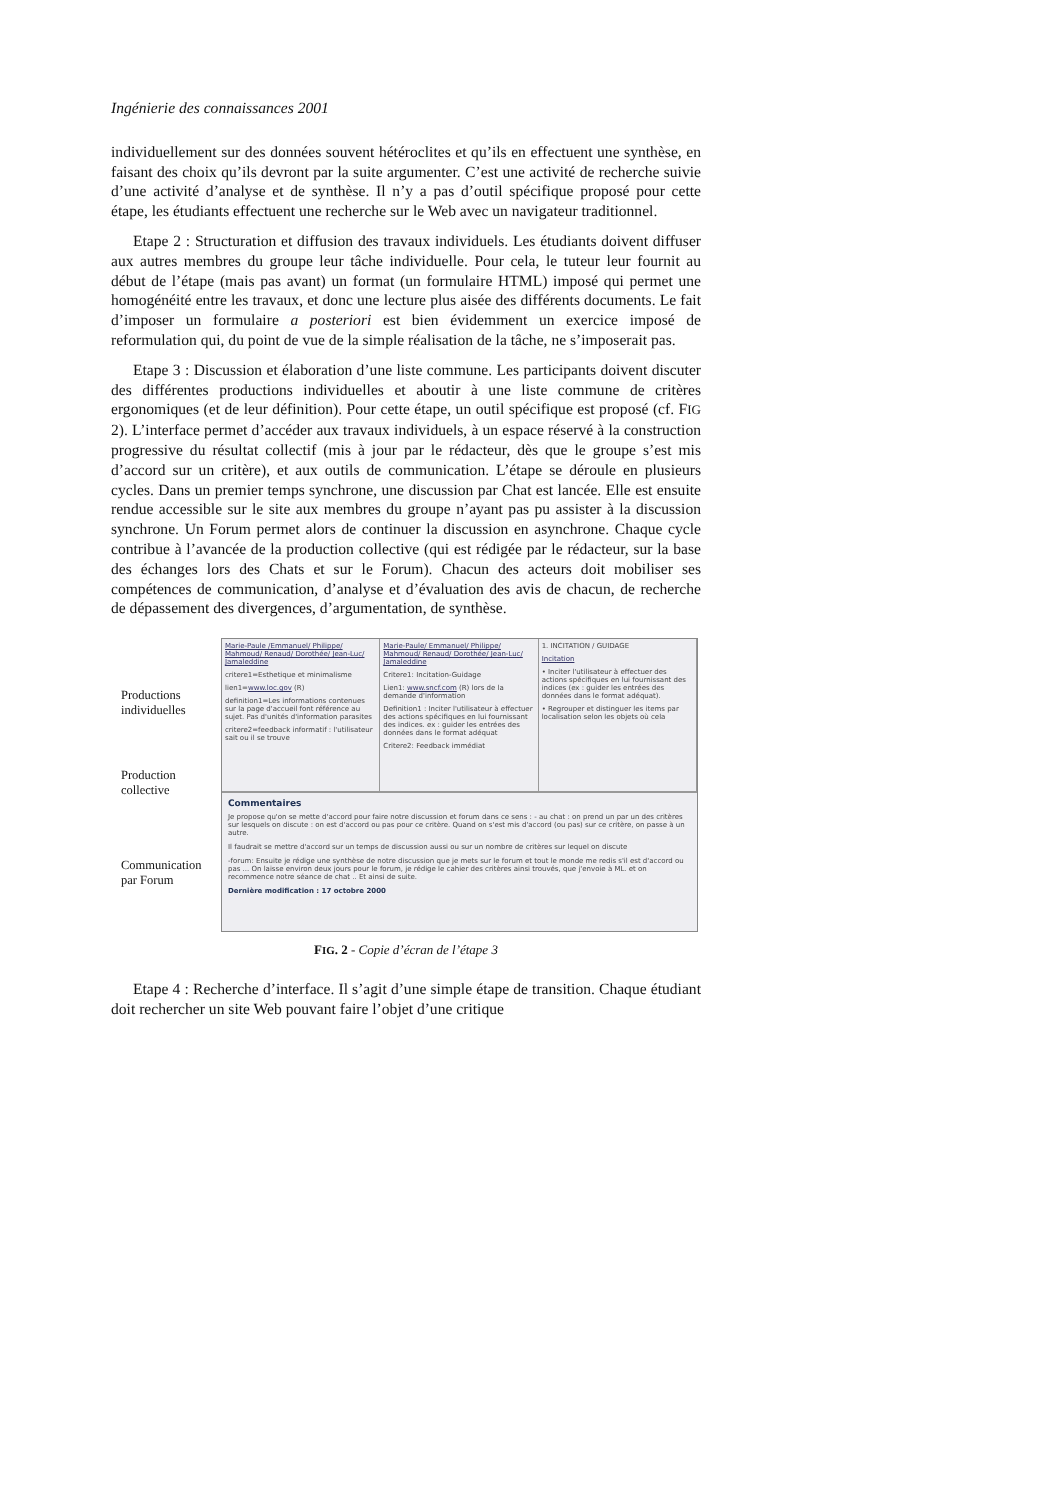Ingénierie des connaissances 2001
individuellement sur des données souvent hétéroclites et qu’ils en effectuent une synthèse, en faisant des choix qu’ils devront par la suite argumenter. C’est une activité de recherche suivie d’une activité d’analyse et de synthèse. Il n’y a pas d’outil spécifique proposé pour cette étape, les étudiants effectuent une recherche sur le Web avec un navigateur traditionnel.
Etape 2 : Structuration et diffusion des travaux individuels. Les étudiants doivent diffuser aux autres membres du groupe leur tâche individuelle. Pour cela, le tuteur leur fournit au début de l’étape (mais pas avant) un format (un formulaire HTML) imposé qui permet une homogénéité entre les travaux, et donc une lecture plus aisée des différents documents. Le fait d’imposer un formulaire a posteriori est bien évidemment un exercice imposé de reformulation qui, du point de vue de la simple réalisation de la tâche, ne s’imposerait pas.
Etape 3 : Discussion et élaboration d’une liste commune. Les participants doivent discuter des différentes productions individuelles et aboutir à une liste commune de critères ergonomiques (et de leur définition). Pour cette étape, un outil spécifique est proposé (cf. FIG 2). L’interface permet d’accéder aux travaux individuels, à un espace réservé à la construction progressive du résultat collectif (mis à jour par le rédacteur, dès que le groupe s’est mis d’accord sur un critère), et aux outils de communication. L’étape se déroule en plusieurs cycles. Dans un premier temps synchrone, une discussion par Chat est lancée. Elle est ensuite rendue accessible sur le site aux membres du groupe n’ayant pas pu assister à la discussion synchrone. Un Forum permet alors de continuer la discussion en asynchrone. Chaque cycle contribue à l’avancée de la production collective (qui est rédigée par le rédacteur, sur la base des échanges lors des Chats et sur le Forum). Chacun des acteurs doit mobiliser ses compétences de communication, d’analyse et d’évaluation des avis de chacun, de recherche de dépassement des divergences, d’argumentation, de synthèse.
Productions
individuelles
Production
collective
Communication
par Forum
Marie-Paule /Emmanuel/ Philippe/ Mahmoud/ Renaud/ Dorothée/ Jean-Luc/ Jamaleddine
critere1=Esthetique et minimalisme
lien1=www.loc.gov (R)
definition1=Les informations contenues sur la page d'accueil font référence au sujet. Pas d'unités d'information parasites
critere2=feedback informatif : l'utilisateur sait ou il se trouve
Marie-Paule/ Emmanuel/ Philippe/ Mahmoud/ Renaud/ Dorothée/ Jean-Luc/ Jamaleddine
Critere1: Incitation-Guidage
Lien1: www.sncf.com (R) lors de la demande d'information
Definition1 : Inciter l'utilisateur à effectuer des actions spécifiques en lui fournissant des indices. ex : guider les entrées des données dans le format adéquat
Critere2: Feedback immédiat
1. INCITATION / GUIDAGE
Incitation
• Inciter l'utilisateur à effectuer des actions spécifiques en lui fournissant des indices (ex : guider les entrées des données dans le format adéquat).
• Regrouper et distinguer les items par localisation selon les objets où cela
Commentaires
Je propose qu'on se mette d'accord pour faire notre discussion et forum dans ce sens : - au chat : on prend un par un des critères sur lesquels on discute : on est d'accord ou pas pour ce critère. Quand on s'est mis d'accord (ou pas) sur ce critère, on passe à un autre.
Il faudrait se mettre d'accord sur un temps de discussion aussi ou sur un nombre de critères sur lequel on discute
-forum: Ensuite je rédige une synthèse de notre discussion que je mets sur le forum et tout le monde me redis s'il est d'accord ou pas ... On laisse environ deux jours pour le forum, je rédige le cahier des critères ainsi trouvés, que j'envoie à ML. et on recommence notre séance de chat .. Et ainsi de suite.
Dernière modification : 17 octobre 2000
FIG. 2 - Copie d’écran de l’étape 3
Etape 4 : Recherche d’interface. Il s’agit d’une simple étape de transition. Chaque étudiant doit rechercher un site Web pouvant faire l’objet d’une critique